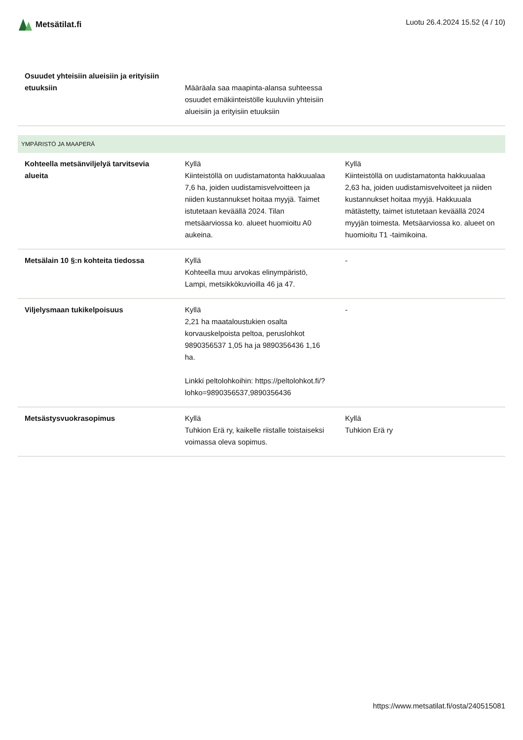Metsätilat.fi Luotu 26.4.2024 15.52 (4 / 10)
| Osuudet yhteisiin alueisiin ja erityisiin etuuksiin | Määräala saa maapinta-alansa suhteessa osuudet emäkiinteistölle kuuluviin yhteisiin alueisiin ja erityisiin etuuksiin | |
| YMPÄRISTÖ JA MAAPERÄ | | |
| Kohteella metsänviljelyä tarvitsevia alueita | Kyllä Kiinteistöllä on uudistamatonta hakkuualaa 7,6 ha, joiden uudistamisvelvoitteen ja niiden kustannukset hoitaa myyjä. Taimet istutetaan keväällä 2024. Tilan metsäarviossa ko. alueet huomioitu A0 aukeina. | Kyllä Kiinteistöllä on uudistamatonta hakkuualaa 2,63 ha, joiden uudistamisvelvoiteet ja niiden kustannukset hoitaa myyjä. Hakkuuala mätästetty, taimet istutetaan keväällä 2024 myyjän toimesta. Metsäarviossa ko. alueet on huomioitu T1 -taimikoina. |
| Metsälain 10 §:n kohteita tiedossa | Kyllä Kohteella muu arvokas elinympäristö, Lampi, metsikkökuvioilla 46 ja 47. | - |
| Viljelysmaan tukikelpoisuus | Kyllä 2,21 ha maataloustukien osalta korvauskelpoista peltoa, peruslohkot 9890356537 1,05 ha ja 9890356436 1,16 ha. Linkki peltolohkoihin: https://peltolohkot.fi/?lohko=9890356537,9890356436 | - |
| Metsästysvuokrasopimus | Kyllä Tuhkion Erä ry, kaikelle riistalle toistaiseksi voimassa oleva sopimus. | Kyllä Tuhkion Erä ry |
https://www.metsatilat.fi/osta/240515081